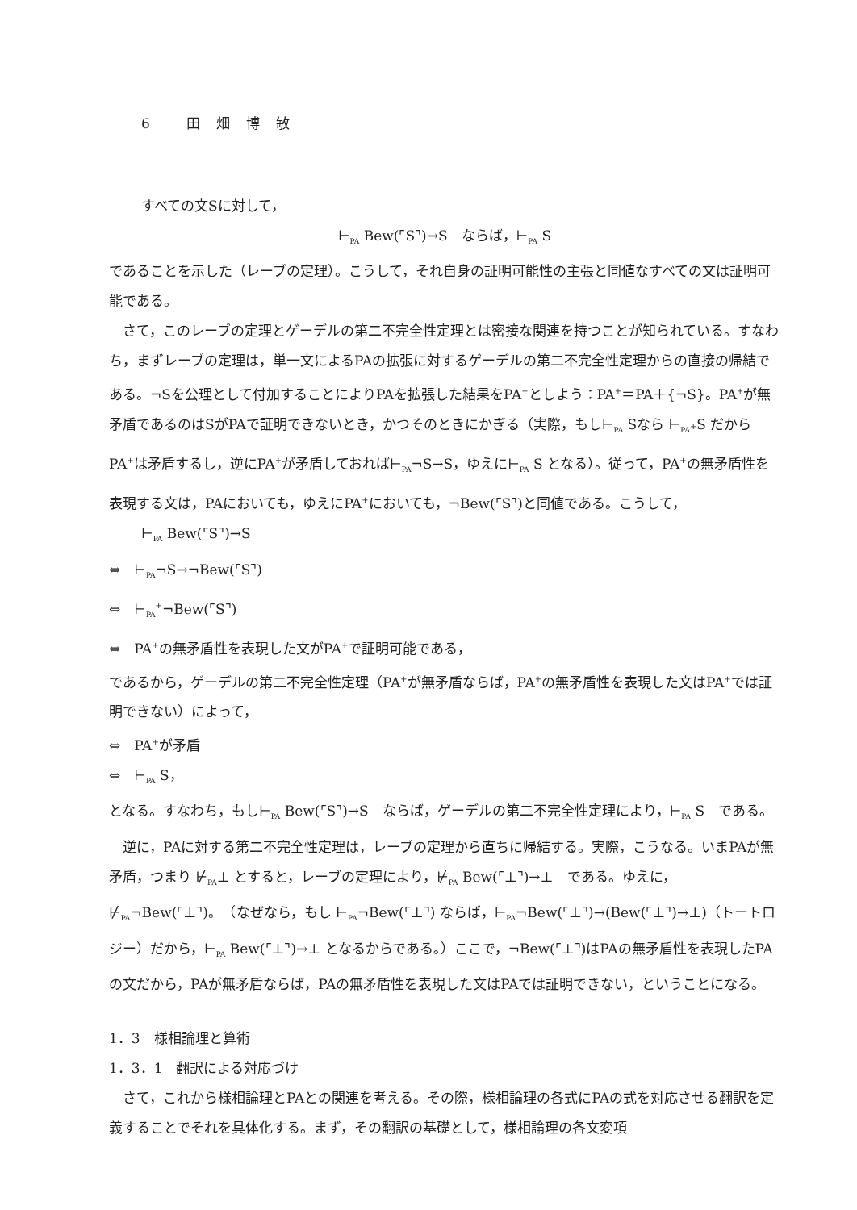6 田畑博敏
すべての文Sに対して，
⊢<sub>PA</sub> Bew(⌜S⌝)→S　ならば，⊢<sub>PA</sub> S
であることを示した（レーブの定理）。こうして，それ自身の証明可能性の主張と同値なすべての文は証明可能である。
さて，このレーブの定理とゲーデルの第二不完全性定理とは密接な関連を持つことが知られている。すなわち，まずレーブの定理は，単一文によるPAの拡張に対するゲーデルの第二不完全性定理からの直接の帰結である。¬Sを公理として付加することによりPAを拡張した結果をPA<sup>+</sup>としよう：PA<sup>+</sup>＝PA＋{¬S}。PA<sup>+</sup>が無矛盾であるのはSがPAで証明できないとき，かつそのときにかぎる（実際，もし⊢<sub>PA</sub> Sなら ⊢<sub>PA<sup>+</sup></sub>S だからPA<sup>+</sup>は矛盾するし，逆にPA<sup>+</sup>が矛盾しておれば⊢<sub>PA</sub>¬S→S，ゆえに⊢<sub>PA</sub> S となる）。従って，PA<sup>+</sup>の無矛盾性を表現する文は，PAにおいても，ゆえにPA<sup>+</sup>においても，¬Bew(⌜S⌝)と同値である。こうして，
⊢<sub>PA</sub> Bew(⌜S⌝)→S
⇔　⊢<sub>PA</sub>¬S→¬Bew(⌜S⌝)
⇔　⊢<sub>PA</sub><sup>+</sup>¬Bew(⌜S⌝)
⇔　PA<sup>+</sup>の無矛盾性を表現した文がPA<sup>+</sup>で証明可能である，
であるから，ゲーデルの第二不完全性定理（PA<sup>+</sup>が無矛盾ならば，PA<sup>+</sup>の無矛盾性を表現した文はPA<sup>+</sup>では証明できない）によって，
⇔　PA<sup>+</sup>が矛盾
⇔　⊢<sub>PA</sub> S，
となる。すなわち，もし⊢<sub>PA</sub> Bew(⌜S⌝)→S　ならば，ゲーデルの第二不完全性定理により，⊢<sub>PA</sub> S　である。
逆に，PAに対する第二不完全性定理は，レーブの定理から直ちに帰結する。実際，こうなる。いまPAが無矛盾，つまり ⊬<sub>PA</sub>⊥ とすると，レーブの定理により，⊬<sub>PA</sub> Bew(⌜⊥⌝)→⊥　である。ゆえに，⊬<sub>PA</sub>¬Bew(⌜⊥⌝)。　（なぜなら，もし ⊢<sub>PA</sub>¬Bew(⌜⊥⌝) ならば，⊢<sub>PA</sub>¬Bew(⌜⊥⌝)→(Bew(⌜⊥⌝)→⊥)（トートロジー）だから，⊢<sub>PA</sub> Bew(⌜⊥⌝)→⊥ となるからである。）ここで，¬Bew(⌜⊥⌝)はPAの無矛盾性を表現したPAの文だから，PAが無矛盾ならば，PAの無矛盾性を表現した文はPAでは証明できない，ということになる。
1．3　様相論理と算術
1．3．1　翻訳による対応づけ
さて，これから様相論理とPAとの関連を考える。その際，様相論理の各式にPAの式を対応させる翻訳を定義することでそれを具体化する。まず，その翻訳の基礎として，様相論理の各文変項